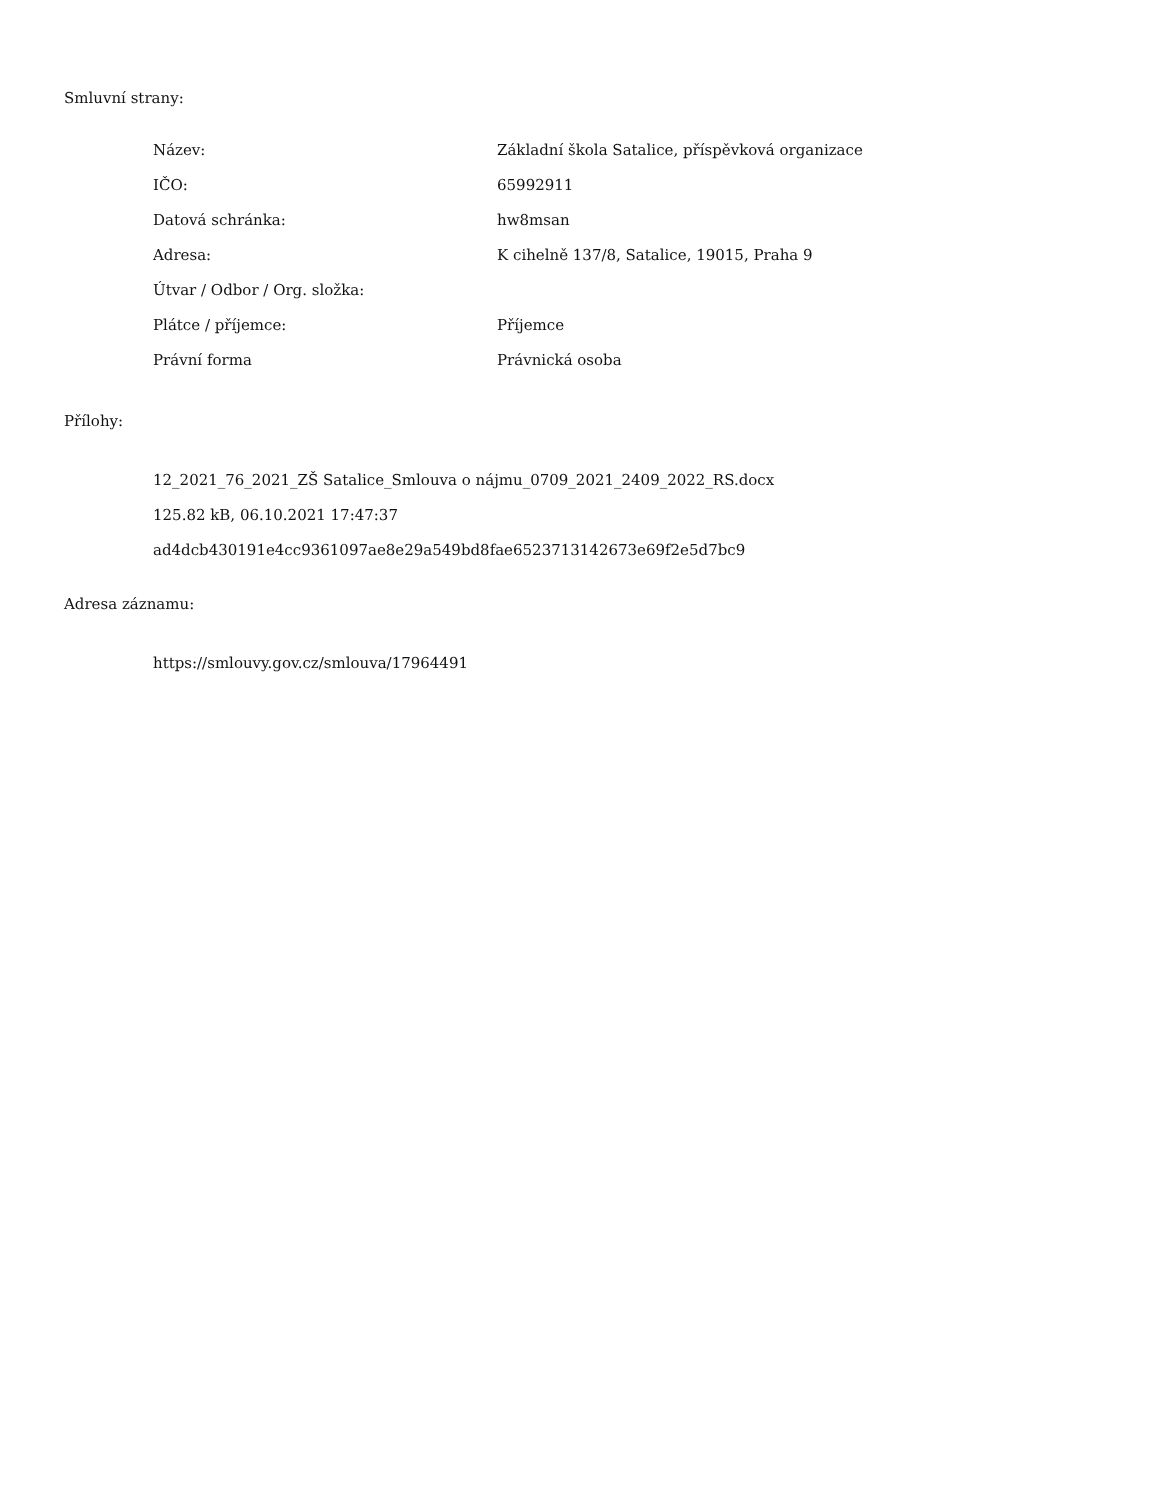Smluvní strany:
| Název: | Základní škola Satalice, příspěvková organizace |
| IČO: | 65992911 |
| Datová schránka: | hw8msan |
| Adresa: | K cihelně 137/8, Satalice, 19015, Praha 9 |
| Útvar / Odbor / Org. složka: | |
| Plátce / příjemce: | Příjemce |
| Právní forma | Právnická osoba |
Přílohy:
12_2021_76_2021_ZŠ Satalice_Smlouva o nájmu_0709_2021_2409_2022_RS.docx
125.82 kB, 06.10.2021 17:47:37
ad4dcb430191e4cc9361097ae8e29a549bd8fae6523713142673e69f2e5d7bc9
Adresa záznamu:
https://smlouvy.gov.cz/smlouva/17964491